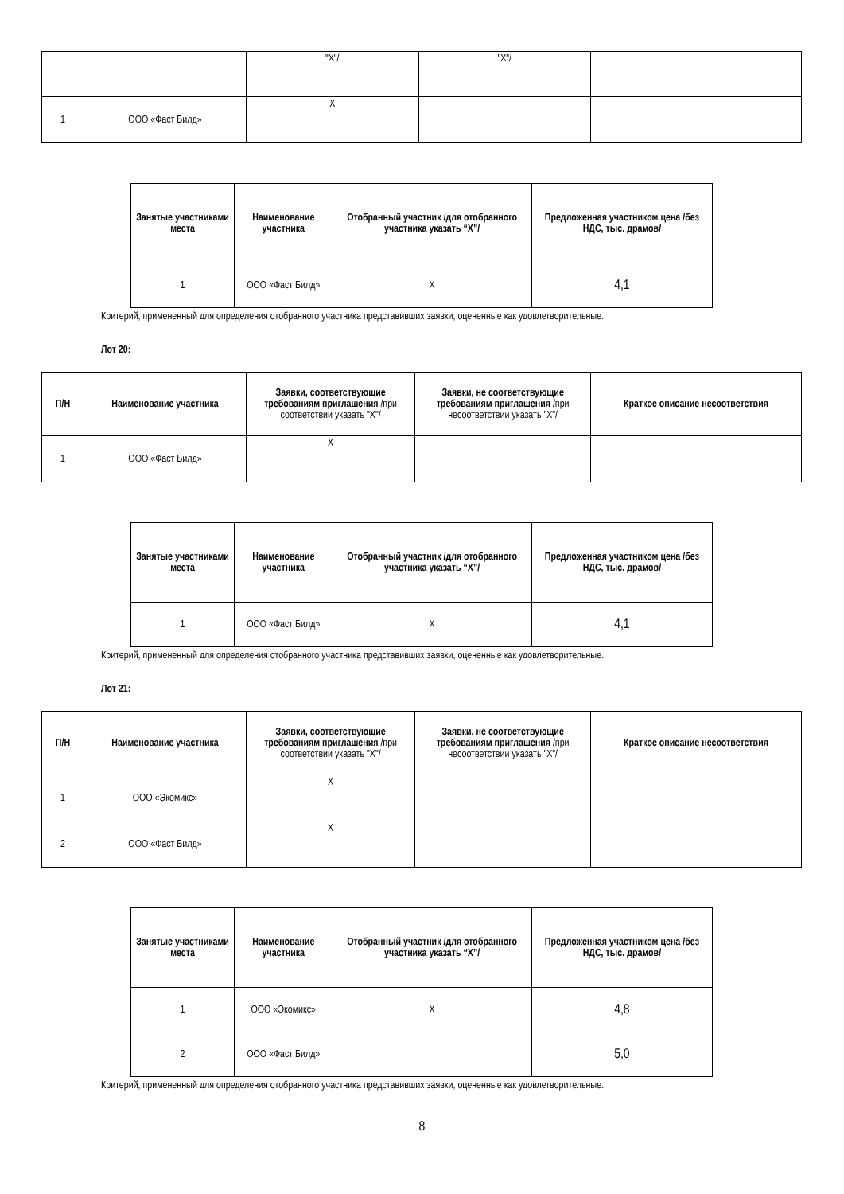| | | "X"/ | "X"/ | |
| 1 | ООО «Фаст Билд» | X | | |
| Занятые участниками места | Наименование участника | Отобранный участник /для отобранного участника указать “X”/ | Предложенная участником цена /без НДС, тыс. драмов/ |
| --- | --- | --- | --- |
| 1 | ООО «Фаст Билд» | X | 4,1 |
Критерий, примененный для определения отобранного участника представивших заявки, оцененные как удовлетворительные.
Лот 20:
| П/Н | Наименование участника | Заявки, соответствующие требованиям приглашения /при соответствии указать "X"/ | Заявки, не соответствующие требованиям приглашения /при несоответствии указать "X"/ | Краткое описание несоответствия |
| --- | --- | --- | --- | --- |
| 1 | ООО «Фаст Билд» | X | | |
| Занятые участниками места | Наименование участника | Отобранный участник /для отобранного участника указать “X”/ | Предложенная участником цена /без НДС, тыс. драмов/ |
| --- | --- | --- | --- |
| 1 | ООО «Фаст Билд» | X | 4,1 |
Критерий, примененный для определения отобранного участника представивших заявки, оцененные как удовлетворительные.
Лот 21:
| П/Н | Наименование участника | Заявки, соответствующие требованиям приглашения /при соответствии указать "X"/ | Заявки, не соответствующие требованиям приглашения /при несоответствии указать "X"/ | Краткое описание несоответствия |
| --- | --- | --- | --- | --- |
| 1 | ООО «Экомикс» | X | | |
| 2 | ООО «Фаст Билд» | X | | |
| Занятые участниками места | Наименование участника | Отобранный участник /для отобранного участника указать “X”/ | Предложенная участником цена /без НДС, тыс. драмов/ |
| --- | --- | --- | --- |
| 1 | ООО «Экомикс» | X | 4,8 |
| 2 | ООО «Фаст Билд» | | 5,0 |
Критерий, примененный для определения отобранного участника представивших заявки, оцененные как удовлетворительные.
8